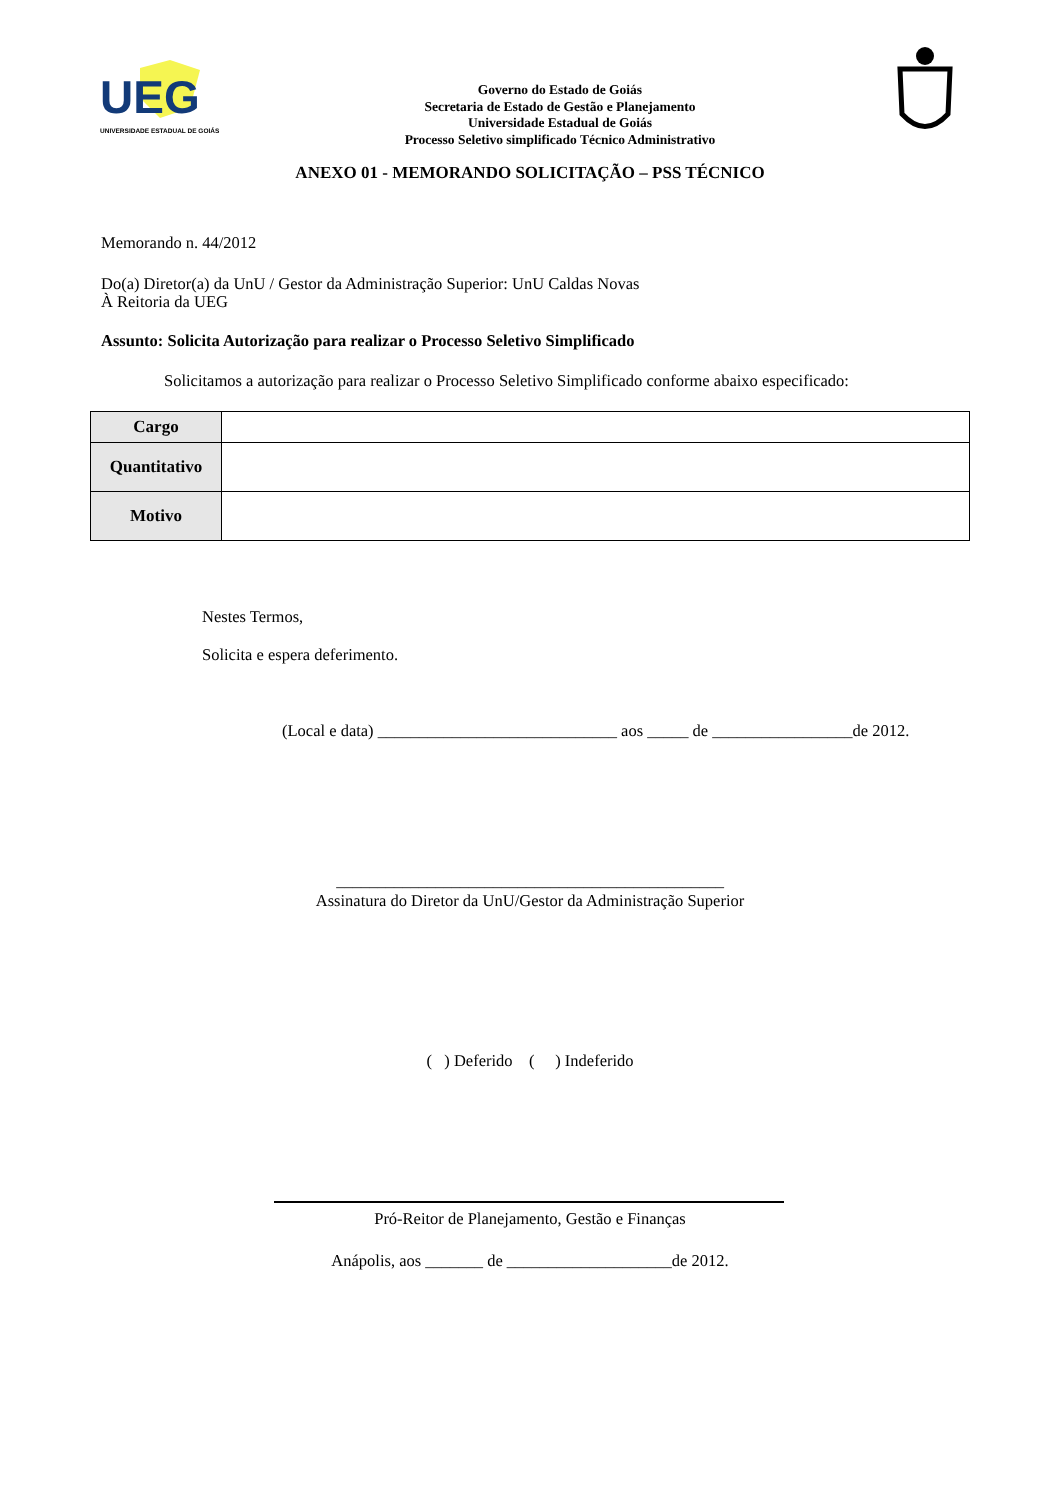UEG
UNIVERSIDADE ESTADUAL DE GOIÁS
Governo do Estado de Goiás
Secretaria de Estado de Gestão e Planejamento
Universidade Estadual de Goiás
Processo Seletivo simplificado Técnico Administrativo
ANEXO 01 - MEMORANDO SOLICITAÇÃO – PSS TÉCNICO
Memorando n. 44/2012
Do(a) Diretor(a) da UnU / Gestor da Administração Superior: UnU Caldas Novas
À Reitoria da UEG
Assunto: Solicita Autorização para realizar o Processo Seletivo Simplificado
Solicitamos a autorização para realizar o Processo Seletivo Simplificado conforme abaixo especificado:
| Cargo | |
| Quantitativo | |
| Motivo | |
Nestes Termos,
Solicita e espera deferimento.
(Local e data) _____________________________ aos _____ de _________________de 2012.
_______________________________________________
Assinatura do Diretor da UnU/Gestor da Administração Superior
( ) Deferido ( ) Indeferido
Pró-Reitor de Planejamento, Gestão e Finanças
Anápolis, aos _______ de ____________________de 2012.